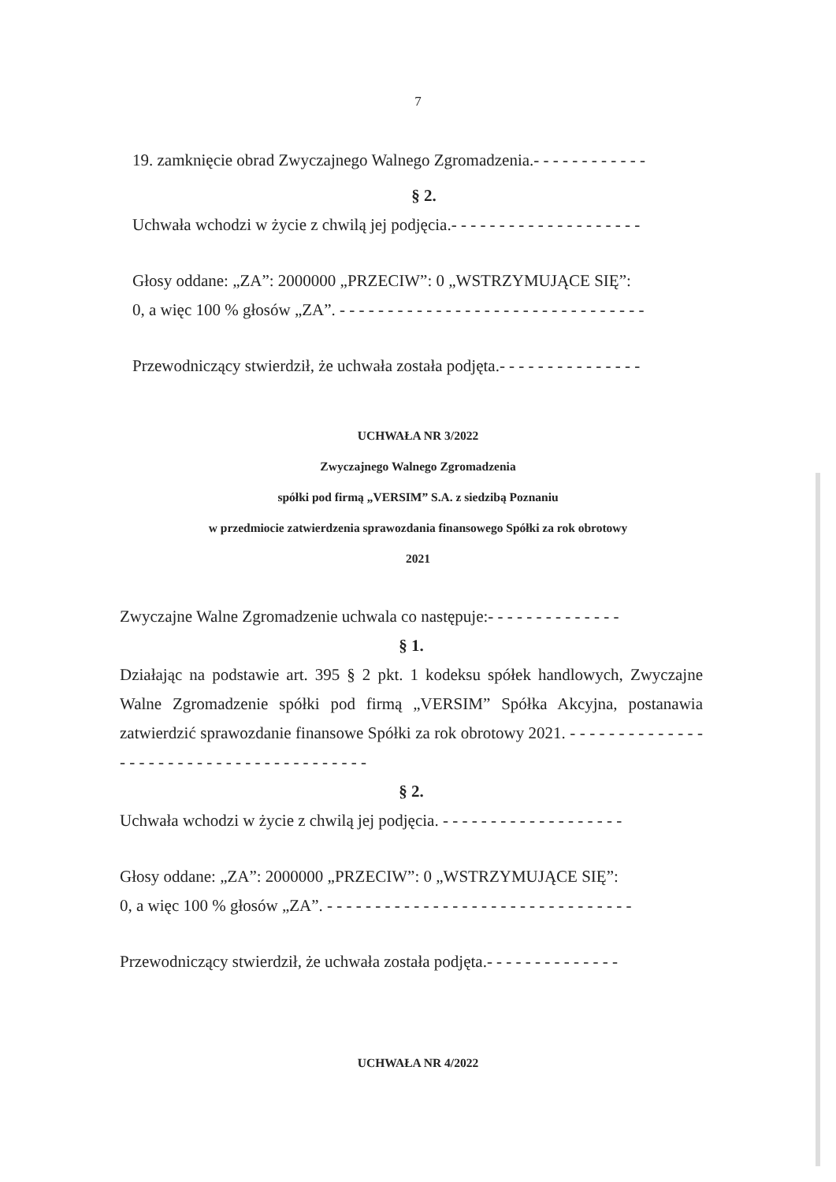7
19. zamknięcie obrad Zwyczajnego Walnego Zgromadzenia.- - - - - - - - - - - -
§ 2.
Uchwała wchodzi w życie z chwilą jej podjęcia.- - - - - - - - - - - - - - - - - - - -
Głosy oddane: „ZA”: 2000000 „PRZECIW”: 0 „WSTRZYMUJĄCE SIĘ”:
0, a więc 100 % głosów „ZA”. - - - - - - - - - - - - - - - - - - - - - - - - - - - - - - - -
Przewodniczący stwierdził, że uchwała została podjęta.- - - - - - - - - - - - - - -
UCHWAŁA NR 3/2022
Zwyczajnego Walnego Zgromadzenia
spółki pod firmą „VERSIM” S.A. z siedzibą Poznaniu
w przedmiocie zatwierdzenia sprawozdania finansowego Spółki za rok obrotowy
2021
Zwyczajne Walne Zgromadzenie uchwala co następuje:- - - - - - - - - - - - - -
§ 1.
Działając na podstawie art. 395 § 2 pkt. 1 kodeksu spółek handlowych, Zwyczajne Walne Zgromadzenie spółki pod firmą „VERSIM” Spółka Akcyjna, postanawia zatwierdzić sprawozdanie finansowe Spółki za rok obrotowy 2021. - - - - - - - - - - - - - - - - - - - - - - - - - - - - - - - - - - - - - - - -
§ 2.
Uchwała wchodzi w życie z chwilą jej podjęcia. - - - - - - - - - - - - - - - - - - -
Głosy oddane: „ZA”: 2000000 „PRZECIW”: 0 „WSTRZYMUJĄCE SIĘ”:
0, a więc 100 % głosów „ZA”. - - - - - - - - - - - - - - - - - - - - - - - - - - - - - - - -
Przewodniczący stwierdził, że uchwała została podjęta.- - - - - - - - - - - - - -
UCHWAŁA NR 4/2022